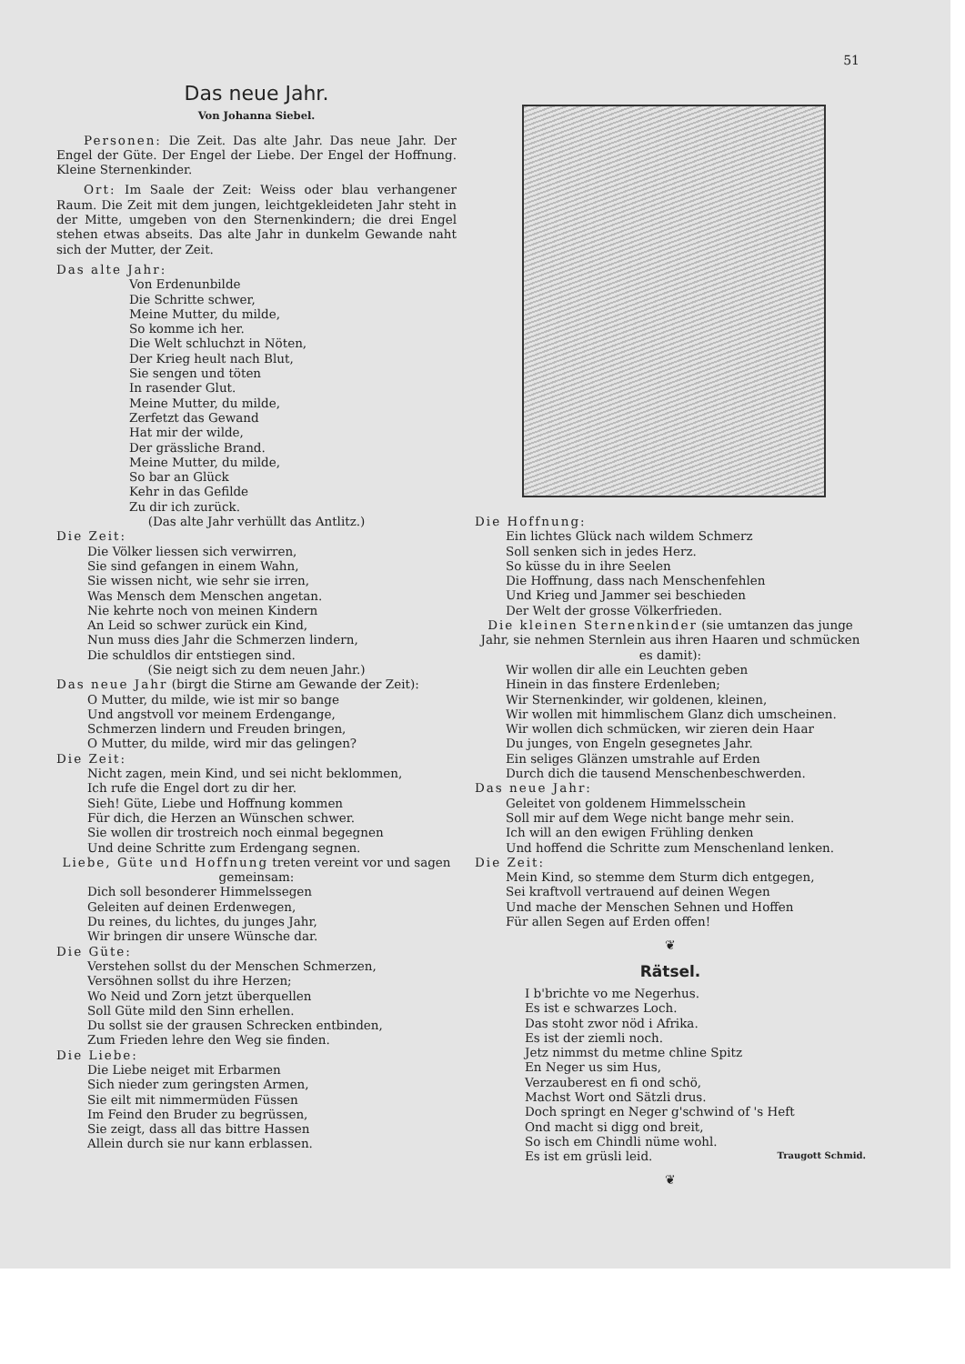51
Das neue Jahr.
Von Johanna Siebel.
Personen: Die Zeit. Das alte Jahr. Das neue Jahr. Der Engel der Güte. Der Engel der Liebe. Der Engel der Hoffnung. Kleine Sternenkinder.
Ort: Im Saale der Zeit: Weiss oder blau verhangener Raum. Die Zeit mit dem jungen, leichtgekleideten Jahr steht in der Mitte, umgeben von den Sternenkindern; die drei Engel stehen etwas abseits. Das alte Jahr in dunkelm Gewande naht sich der Mutter, der Zeit.
Das alte Jahr:
Von Erdenunbilde
Die Schritte schwer,
Meine Mutter, du milde,
So komme ich her.
Die Welt schluchzt in Nöten,
Der Krieg heult nach Blut,
Sie sengen und töten
In rasender Glut.
Meine Mutter, du milde,
Zerfetzt das Gewand
Hat mir der wilde,
Der grässliche Brand.
Meine Mutter, du milde,
So bar an Glück
Kehr in das Gefilde
Zu dir ich zurück.
(Das alte Jahr verhüllt das Antlitz.)
Die Zeit:
Die Völker liessen sich verwirren,
Sie sind gefangen in einem Wahn,
Sie wissen nicht, wie sehr sie irren,
Was Mensch dem Menschen angetan.
Nie kehrte noch von meinen Kindern
An Leid so schwer zurück ein Kind,
Nun muss dies Jahr die Schmerzen lindern,
Die schuldlos dir entstiegen sind.
(Sie neigt sich zu dem neuen Jahr.)
Das neue Jahr (birgt die Stirne am Gewande der Zeit):
O Mutter, du milde, wie ist mir so bange
Und angstvoll vor meinem Erdengange,
Schmerzen lindern und Freuden bringen,
O Mutter, du milde, wird mir das gelingen?
Die Zeit:
Nicht zagen, mein Kind, und sei nicht beklommen,
Ich rufe die Engel dort zu dir her.
Sieh! Güte, Liebe und Hoffnung kommen
Für dich, die Herzen an Wünschen schwer.
Sie wollen dir trostreich noch einmal begegnen
Und deine Schritte zum Erdengang segnen.
Liebe, Güte und Hoffnung treten vereint vor und sagen gemeinsam:
Dich soll besonderer Himmelssegen
Geleiten auf deinen Erdenwegen,
Du reines, du lichtes, du junges Jahr,
Wir bringen dir unsere Wünsche dar.
Die Güte:
Verstehen sollst du der Menschen Schmerzen,
Versöhnen sollst du ihre Herzen;
Wo Neid und Zorn jetzt überquellen
Soll Güte mild den Sinn erhellen.
Du sollst sie der grausen Schrecken entbinden,
Zum Frieden lehre den Weg sie finden.
Die Liebe:
Die Liebe neiget mit Erbarmen
Sich nieder zum geringsten Armen,
Sie eilt mit nimmermüden Füssen
Im Feind den Bruder zu begrüssen,
Sie zeigt, dass all das bittre Hassen
Allein durch sie nur kann erblassen.
Die Hoffnung:
Ein lichtes Glück nach wildem Schmerz
Soll senken sich in jedes Herz.
So küsse du in ihre Seelen
Die Hoffnung, dass nach Menschenfehlen
Und Krieg und Jammer sei beschieden
Der Welt der grosse Völkerfrieden.
Die kleinen Sternenkinder (sie umtanzen das junge Jahr, sie nehmen Sternlein aus ihren Haaren und schmücken es damit):
Wir wollen dir alle ein Leuchten geben
Hinein in das finstere Erdenleben;
Wir Sternenkinder, wir goldenen, kleinen,
Wir wollen mit himmlischem Glanz dich umscheinen.
Wir wollen dich schmücken, wir zieren dein Haar
Du junges, von Engeln gesegnetes Jahr.
Ein seliges Glänzen umstrahle auf Erden
Durch dich die tausend Menschenbeschwerden.
Das neue Jahr:
Geleitet von goldenem Himmelsschein
Soll mir auf dem Wege nicht bange mehr sein.
Ich will an den ewigen Frühling denken
Und hoffend die Schritte zum Menschenland lenken.
Die Zeit:
Mein Kind, so stemme dem Sturm dich entgegen,
Sei kraftvoll vertrauend auf deinen Wegen
Und mache der Menschen Sehnen und Hoffen
Für allen Segen auf Erden offen!
❦
Rätsel.
I b'brichte vo me Negerhus.
Es ist e schwarzes Loch.
Das stoht zwor nöd i Afrika.
Es ist der ziemli noch.
Jetz nimmst du metme chline Spitz
En Neger us sim Hus,
Verzauberest en fi ond schö,
Machst Wort ond Sätzli drus.
Doch springt en Neger g'schwind of 's Heft
Ond macht si digg ond breit,
So isch em Chindli nüme wohl.
Es ist em grüsli leid. Traugott Schmid.
❦